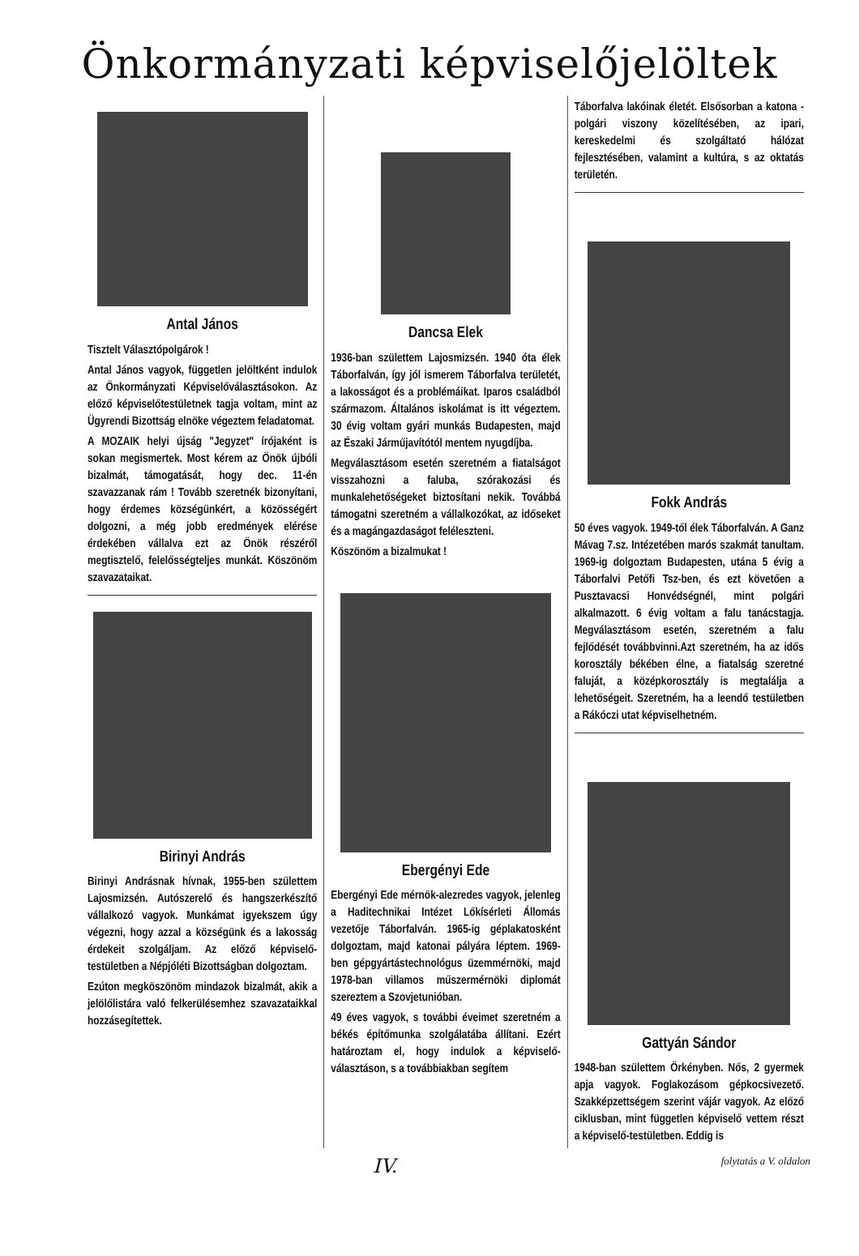Önkormányzati képviselőjelöltek
Antal János
Tisztelt Választópolgárok !
Antal János vagyok, független jelöltként indulok az Önkormányzati Képviselőválasztásokon. Az előző képviselőtestületnek tagja voltam, mint az Ügyrendi Bizottság elnöke végeztem feladatomat.
A MOZAIK helyi újság "Jegyzet" írójaként is sokan megismertek. Most kérem az Önök újbóli bizalmát, támogatását, hogy dec. 11-én szavazzanak rám ! Tovább szeretnék bizonyítani, hogy érdemes községünkért, a közösségért dolgozni, a még jobb eredmények elérése érdekében vállalva ezt az Önök részéről megtisztelő, felelősségteljes munkát. Köszönöm szavazataikat.
Birinyi András
Birinyi Andrásnak hívnak, 1955-ben születtem Lajosmizsén. Autószerelő és hangszerkészítő vállalkozó vagyok. Munkámat igyekszem úgy végezni, hogy azzal a községünk és a lakosság érdekeit szolgáljam. Az előző képviselő-testületben a Népjóléti Bizottságban dolgoztam.
Ezúton megköszönöm mindazok bizalmát, akik a jelölőlistára való felkerülésemhez szavazataikkal hozzásegítettek.
Dancsa Elek
1936-ban születtem Lajosmizsén. 1940 óta élek Táborfalván, így jól ismerem Táborfalva területét, a lakosságot és a problémáikat. Iparos családból származom. Általános iskolámat is itt végeztem. 30 évig voltam gyári munkás Budapesten, majd az Északi Járműjavítótól mentem nyugdíjba.
Megválasztásom esetén szeretném a fiatalságot visszahozni a faluba, szórakozási és munkalehetőségeket biztosítani nekik. Továbbá támogatni szeretném a vállalkozókat, az időseket és a magángazdaságot feléleszteni.
Köszönöm a bizalmukat !
Ebergényi Ede
Ebergényi Ede mérnök-alezredes vagyok, jelenleg a Haditechnikai Intézet Lőkísérleti Állomás vezetője Táborfalván. 1965-ig géplakatosként dolgoztam, majd katonai pályára léptem. 1969-ben gépgyártástechnológus üzemmérnöki, majd 1978-ban villamos műszermérnöki diplomát szereztem a Szovjetunióban.
49 éves vagyok, s további éveimet szeretném a békés építőmunka szolgálatába állítani. Ezért határoztam el, hogy indulok a képviselő-választáson, s a továbbiakban segítem
Táborfalva lakóinak életét. Elsősorban a katona - polgári viszony közelítésében, az ipari, kereskedelmi és szolgáltató hálózat fejlesztésében, valamint a kultúra, s az oktatás területén.
Fokk András
50 éves vagyok. 1949-től élek Táborfalván. A Ganz Mávag 7.sz. Intézetében marós szakmát tanultam. 1969-ig dolgoztam Budapesten, utána 5 évig a Táborfalvi Petőfi Tsz-ben, és ezt követően a Pusztavacsi Honvédségnél, mint polgári alkalmazott. 6 évig voltam a falu tanácstagja. Megválasztásom esetén, szeretném a falu fejlődését továbbvinni.Azt szeretném, ha az idős korosztály békében élne, a fiatalság szeretné faluját, a középkorosztály is megtalálja a lehetőségeit. Szeretném, ha a leendő testületben a Rákóczi utat képviselhetném.
Gattyán Sándor
1948-ban születtem Örkényben. Nős, 2 gyermek apja vagyok. Foglakozásom gépkocsivezető. Szakképzettségem szerint vájár vagyok. Az előző ciklusban, mint független képviselő vettem részt a képviselő-testületben. Eddig is
IV. folytatás a V. oldalon